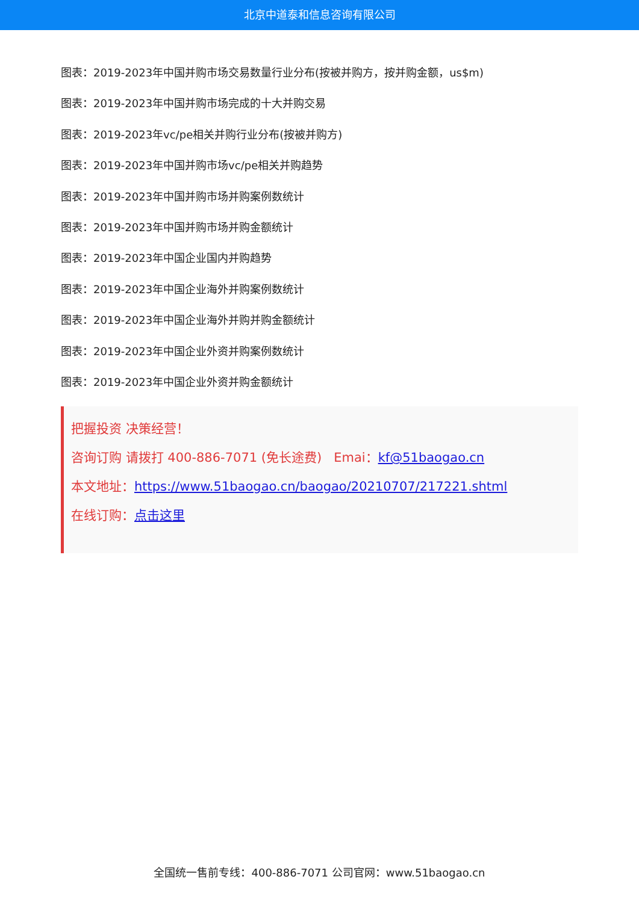北京中道泰和信息咨询有限公司
图表：2019-2023年中国并购市场交易数量行业分布(按被并购方，按并购金额，us$m)
图表：2019-2023年中国并购市场完成的十大并购交易
图表：2019-2023年vc/pe相关并购行业分布(按被并购方)
图表：2019-2023年中国并购市场vc/pe相关并购趋势
图表：2019-2023年中国并购市场并购案例数统计
图表：2019-2023年中国并购市场并购金额统计
图表：2019-2023年中国企业国内并购趋势
图表：2019-2023年中国企业海外并购案例数统计
图表：2019-2023年中国企业海外并购并购金额统计
图表：2019-2023年中国企业外资并购案例数统计
图表：2019-2023年中国企业外资并购金额统计
把握投资 决策经营！
咨询订购 请拨打 400-886-7071 (免长途费) Emai：kf@51baogao.cn
本文地址：https://www.51baogao.cn/baogao/20210707/217221.shtml
在线订购：点击这里
全国统一售前专线：400-886-7071 公司官网：www.51baogao.cn